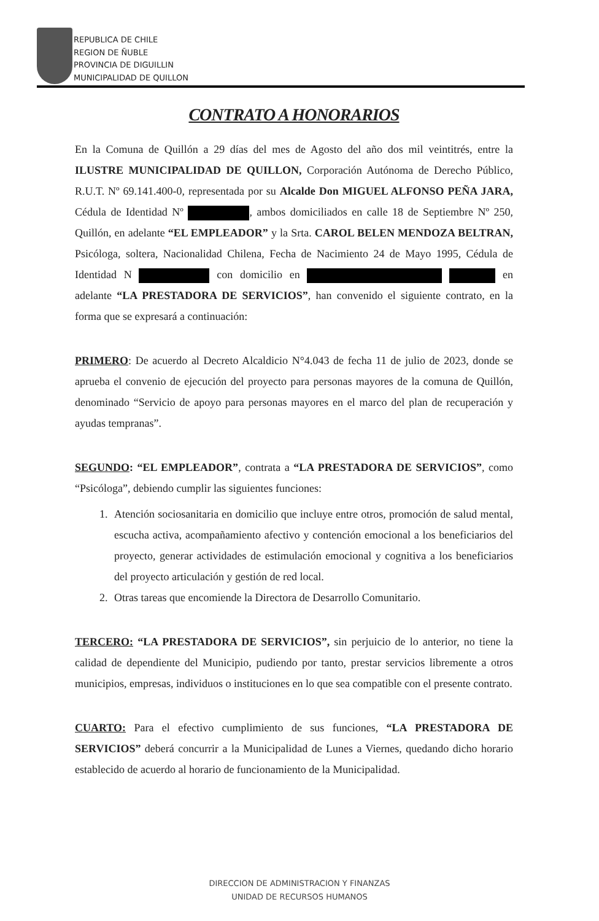REPUBLICA DE CHILE
REGION DE ÑUBLE
PROVINCIA DE DIGUILLIN
MUNICIPALIDAD DE QUILLON
CONTRATO A HONORARIOS
En la Comuna de Quillón a 29 días del mes de Agosto del año dos mil veintitrés, entre la ILUSTRE MUNICIPALIDAD DE QUILLON, Corporación Autónoma de Derecho Público, R.U.T. Nº 69.141.400-0, representada por su Alcalde Don MIGUEL ALFONSO PEÑA JARA, Cédula de Identidad Nº , ambos domiciliados en calle 18 de Septiembre Nº 250, Quillón, en adelante “EL EMPLEADOR” y la Srta. CAROL BELEN MENDOZA BELTRAN, Psicóloga, soltera, Nacionalidad Chilena, Fecha de Nacimiento 24 de Mayo 1995, Cédula de Identidad N con domicilio en en adelante “LA PRESTADORA DE SERVICIOS”, han convenido el siguiente contrato, en la forma que se expresará a continuación:
PRIMERO: De acuerdo al Decreto Alcaldicio N°4.043 de fecha 11 de julio de 2023, donde se aprueba el convenio de ejecución del proyecto para personas mayores de la comuna de Quillón, denominado “Servicio de apoyo para personas mayores en el marco del plan de recuperación y ayudas tempranas”.
SEGUNDO: “EL EMPLEADOR”, contrata a “LA PRESTADORA DE SERVICIOS”, como “Psicóloga”, debiendo cumplir las siguientes funciones:
1. Atención sociosanitaria en domicilio que incluye entre otros, promoción de salud mental, escucha activa, acompañamiento afectivo y contención emocional a los beneficiarios del proyecto, generar actividades de estimulación emocional y cognitiva a los beneficiarios del proyecto articulación y gestión de red local.
2. Otras tareas que encomiende la Directora de Desarrollo Comunitario.
TERCERO: “LA PRESTADORA DE SERVICIOS”, sin perjuicio de lo anterior, no tiene la calidad de dependiente del Municipio, pudiendo por tanto, prestar servicios libremente a otros municipios, empresas, individuos o instituciones en lo que sea compatible con el presente contrato.
CUARTO: Para el efectivo cumplimiento de sus funciones, “LA PRESTADORA DE SERVICIOS” deberá concurrir a la Municipalidad de Lunes a Viernes, quedando dicho horario establecido de acuerdo al horario de funcionamiento de la Municipalidad.
DIRECCION DE ADMINISTRACION Y FINANZAS
UNIDAD DE RECURSOS HUMANOS